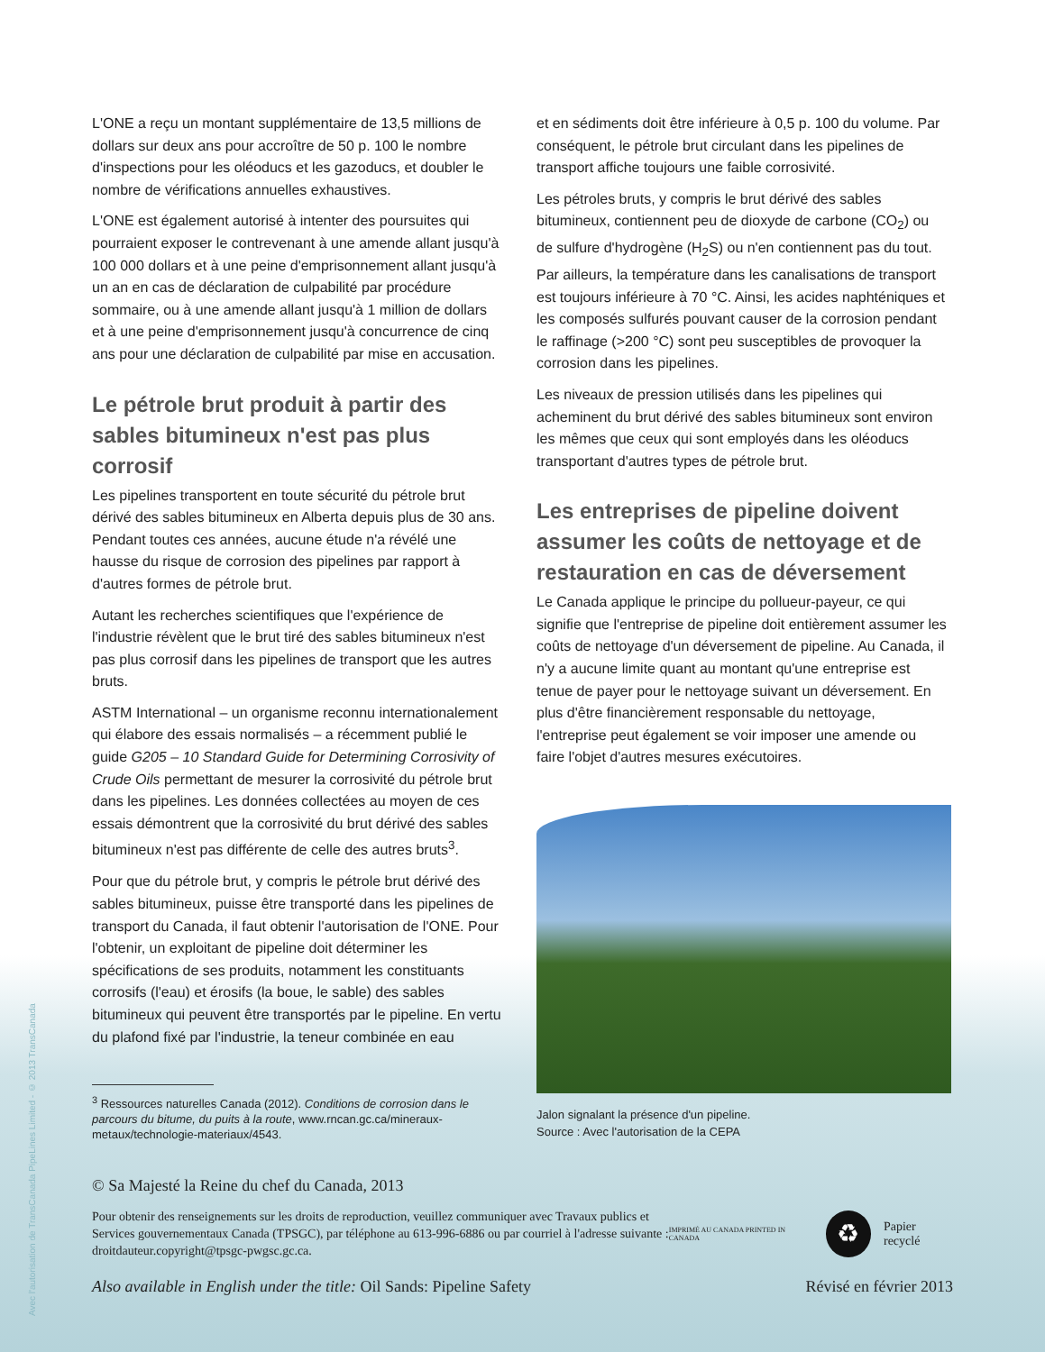Avec l'autorisation de TransCanada PipeLines Limited - © 2013 TransCanada
L'ONE a reçu un montant supplémentaire de 13,5 millions de dollars sur deux ans pour accroître de 50 p. 100 le nombre d'inspections pour les oléoducs et les gazoducs, et doubler le nombre de vérifications annuelles exhaustives.
L'ONE est également autorisé à intenter des poursuites qui pourraient exposer le contrevenant à une amende allant jusqu'à 100 000 dollars et à une peine d'emprisonnement allant jusqu'à un an en cas de déclaration de culpabilité par procédure sommaire, ou à une amende allant jusqu'à 1 million de dollars et à une peine d'emprisonnement jusqu'à concurrence de cinq ans pour une déclaration de culpabilité par mise en accusation.
Le pétrole brut produit à partir des sables bitumineux n'est pas plus corrosif
Les pipelines transportent en toute sécurité du pétrole brut dérivé des sables bitumineux en Alberta depuis plus de 30 ans. Pendant toutes ces années, aucune étude n'a révélé une hausse du risque de corrosion des pipelines par rapport à d'autres formes de pétrole brut.
Autant les recherches scientifiques que l'expérience de l'industrie révèlent que le brut tiré des sables bitumineux n'est pas plus corrosif dans les pipelines de transport que les autres bruts.
ASTM International – un organisme reconnu internationalement qui élabore des essais normalisés – a récemment publié le guide G205 – 10 Standard Guide for Determining Corrosivity of Crude Oils permettant de mesurer la corrosivité du pétrole brut dans les pipelines. Les données collectées au moyen de ces essais démontrent que la corrosivité du brut dérivé des sables bitumineux n'est pas différente de celle des autres bruts<sup>3</sup>.
Pour que du pétrole brut, y compris le pétrole brut dérivé des sables bitumineux, puisse être transporté dans les pipelines de transport du Canada, il faut obtenir l'autorisation de l'ONE. Pour l'obtenir, un exploitant de pipeline doit déterminer les spécifications de ses produits, notamment les constituants corrosifs (l'eau) et érosifs (la boue, le sable) des sables bitumineux qui peuvent être transportés par le pipeline. En vertu du plafond fixé par l'industrie, la teneur combinée en eau
<sup>3</sup> Ressources naturelles Canada (2012). Conditions de corrosion dans le parcours du bitume, du puits à la route, www.rncan.gc.ca/mineraux-metaux/technologie-materiaux/4543.
et en sédiments doit être inférieure à 0,5 p. 100 du volume. Par conséquent, le pétrole brut circulant dans les pipelines de transport affiche toujours une faible corrosivité.
Les pétroles bruts, y compris le brut dérivé des sables bitumineux, contiennent peu de dioxyde de carbone (CO<sub>2</sub>) ou de sulfure d'hydrogène (H<sub>2</sub>S) ou n'en contiennent pas du tout. Par ailleurs, la température dans les canalisations de transport est toujours inférieure à 70 °C. Ainsi, les acides naphténiques et les composés sulfurés pouvant causer de la corrosion pendant le raffinage (>200 °C) sont peu susceptibles de provoquer la corrosion dans les pipelines.
Les niveaux de pression utilisés dans les pipelines qui acheminent du brut dérivé des sables bitumineux sont environ les mêmes que ceux qui sont employés dans les oléoducs transportant d'autres types de pétrole brut.
Les entreprises de pipeline doivent assumer les coûts de nettoyage et de restauration en cas de déversement
Le Canada applique le principe du pollueur-payeur, ce qui signifie que l'entreprise de pipeline doit entièrement assumer les coûts de nettoyage d'un déversement de pipeline. Au Canada, il n'y a aucune limite quant au montant qu'une entreprise est tenue de payer pour le nettoyage suivant un déversement. En plus d'être financièrement responsable du nettoyage, l'entreprise peut également se voir imposer une amende ou faire l'objet d'autres mesures exécutoires.
Jalon signalant la présence d'un pipeline.
Source : Avec l'autorisation de la CEPA
© Sa Majesté la Reine du chef du Canada, 2013
Pour obtenir des renseignements sur les droits de reproduction, veuillez communiquer avec Travaux publics et Services gouvernementaux Canada (TPSGC), par téléphone au 613-996-6886 ou par courriel à l'adresse suivante : droitdauteur.copyright@tpsgc-pwgsc.gc.ca.
IMPRIMÉ AU CANADA PRINTED IN CANADA ♻ Papier recyclé
Also available in English under the title: Oil Sands: Pipeline Safety Révisé en février 2013